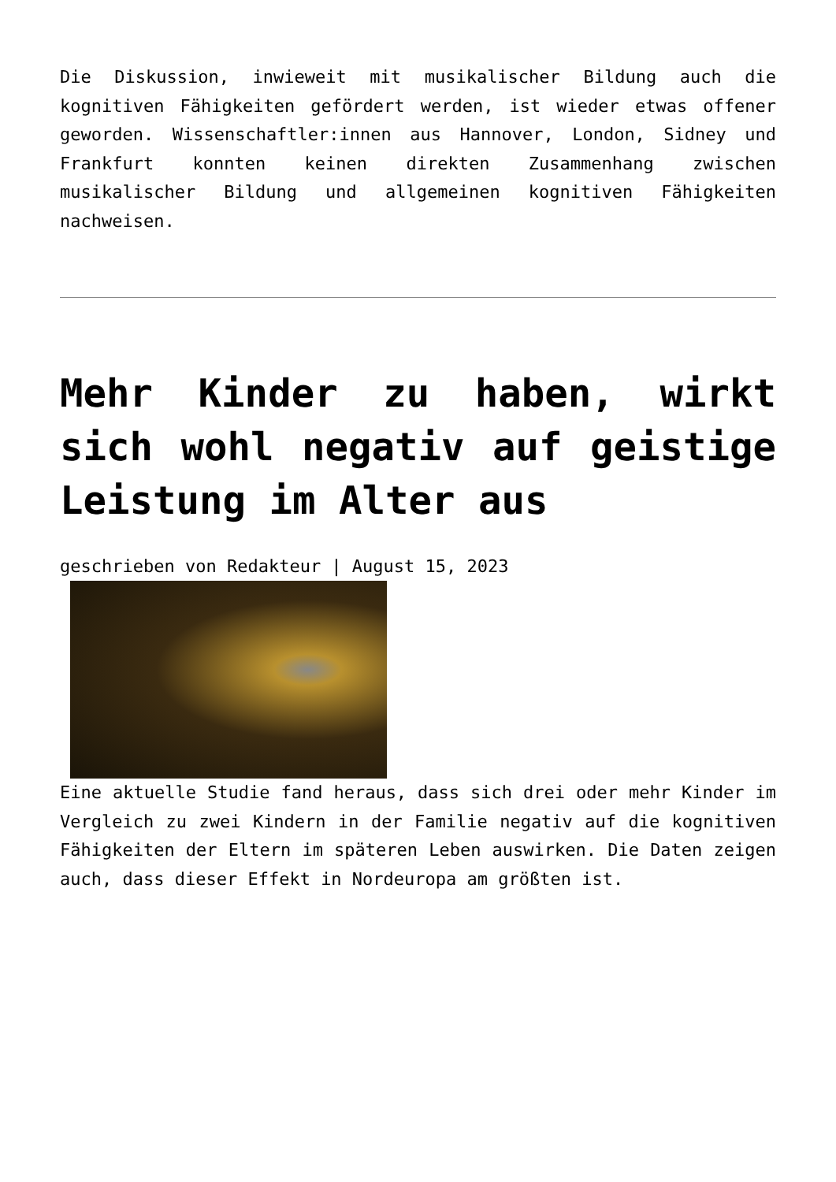Die Diskussion, inwieweit mit musikalischer Bildung auch die kognitiven Fähigkeiten gefördert werden, ist wieder etwas offener geworden. Wissenschaftler:innen aus Hannover, London, Sidney und Frankfurt konnten keinen direkten Zusammenhang zwischen musikalischer Bildung und allgemeinen kognitiven Fähigkeiten nachweisen.
Mehr Kinder zu haben, wirkt sich wohl negativ auf geistige Leistung im Alter aus
geschrieben von Redakteur | August 15, 2023
Eine aktuelle Studie fand heraus, dass sich drei oder mehr Kinder im Vergleich zu zwei Kindern in der Familie negativ auf die kognitiven Fähigkeiten der Eltern im späteren Leben auswirken. Die Daten zeigen auch, dass dieser Effekt in Nordeuropa am größten ist.